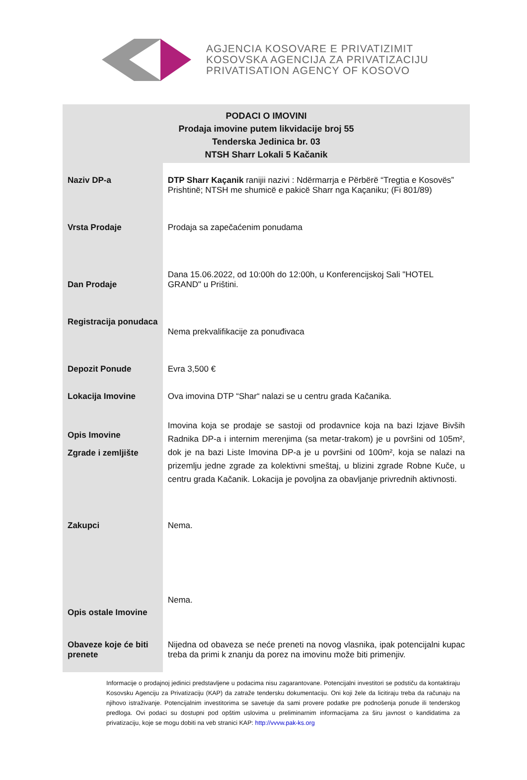AGJENCIA KOSOVARE E PRIVATIZIMIT
KOSOVSKA AGENCIJA ZA PRIVATIZACIJU
PRIVATISATION AGENCY OF KOSOVO
PODACI O IMOVINI
Prodaja imovine putem likvidacije broj 55
Tenderska Jedinica br. 03
NTSH Sharr Lokali 5 Kačanik
| Naziv DP-a | DTP Sharr Kaçanik ranijii nazivi : Ndërmarrja e Përbërë “Tregtia e Kosovës” Prishtinë; NTSH me shumicë e pakicë Sharr nga Kaçaniku; (Fi 801/89) |
| Vrsta Prodaje | Prodaja sa zapečaćenim ponudama |
| Dan Prodaje | Dana 15.06.2022, od 10:00h do 12:00h, u Konferencijskoj Sali "HOTEL GRAND" u Prištini. |
| Registracija ponudaca | Nema prekvalifikacije za ponuđivaca |
| Depozit Ponude | Evra 3,500 € |
| Lokacija Imovine | Ova imovina DTP “Shar“ nalazi se u centru grada Kačanika. |
| Opis Imovine Zgrade i zemljište | Imovina koja se prodaje se sastoji od prodavnice koja na bazi Izjave Bivših Radnika DP-a i internim merenjima (sa metar-trakom) je u površini od 105m², dok je na bazi Liste Imovina DP-a je u površini od 100m², koja se nalazi na prizemlju jedne zgrade za kolektivni smeštaj, u blizini zgrade Robne Kuče, u centru grada Kačanik. Lokacija je povoljna za obavljanje privrednih aktivnosti. |
| Zakupci | Nema. |
| Opis ostale Imovine | Nema. |
| Obaveze koje će biti prenete | Nijedna od obaveza se neće preneti na novog vlasnika, ipak potencijalni kupac treba da primi k znanju da porez na imovinu može biti primenjiv. |
Informacije o prodajnoj jedinici predstavljene u podacima nisu zagarantovane. Potencijalni investitori se podstiču da kontaktiraju Kosovsku Agenciju za Privatizaciju (KAP) da zatraže tendersku dokumentaciju. Oni koji žele da licitiraju treba da računaju na njihovo istraživanje. Potencijalnim investitorima se savetuje da sami provere podatke pre podnošenja ponude ili tenderskog predloga. Ovi podaci su dostupni pod opštim uslovima u preliminarnim informacijama za širu javnost o kandidatima za privatizaciju, koje se mogu dobiti na veb stranici KAP: http://vvvw.pak-ks.org